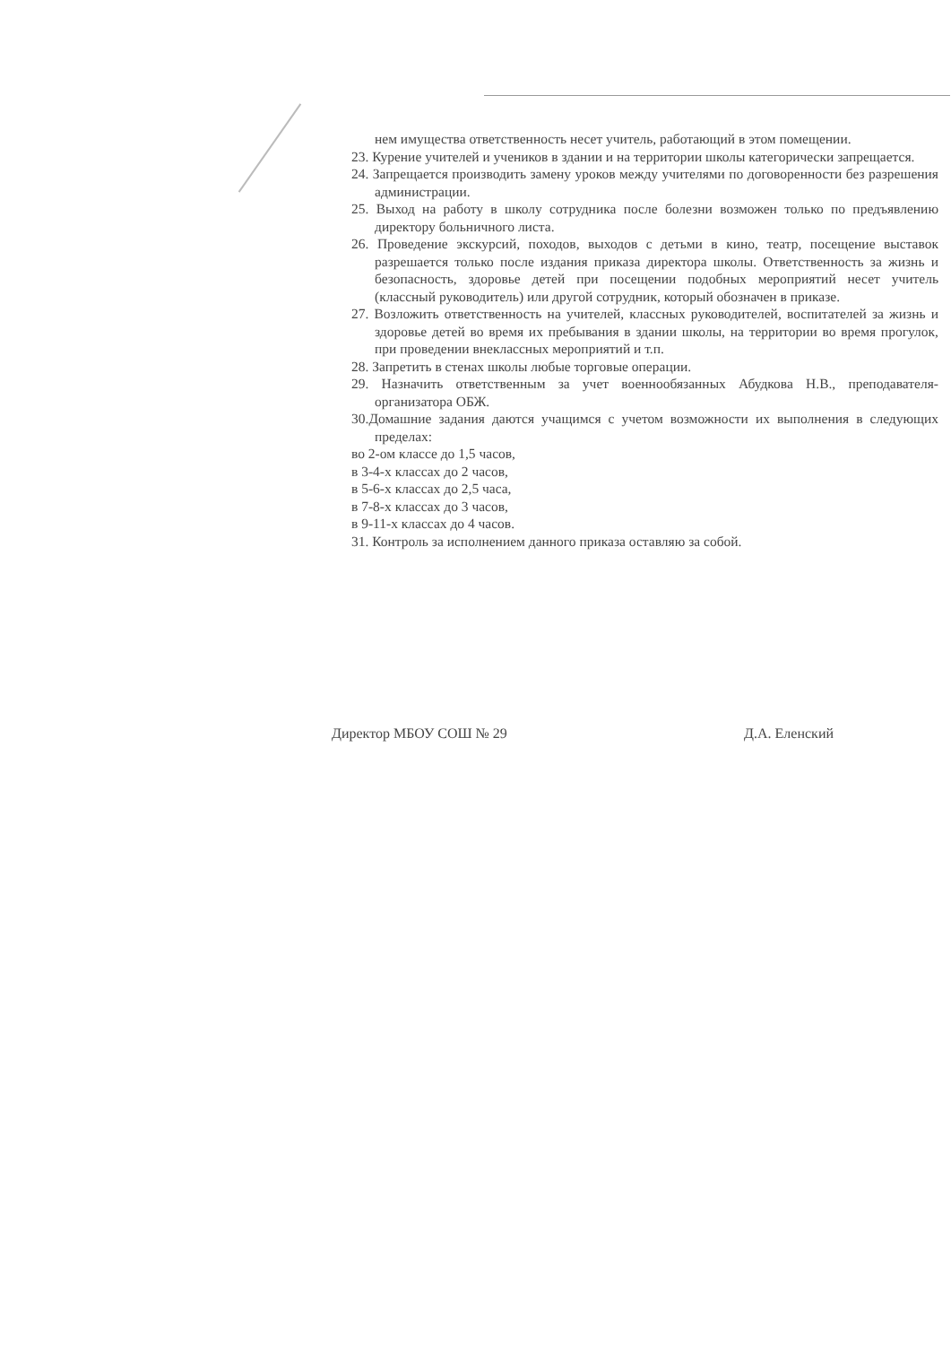нем имущества ответственность несет учитель, работающий в этом помещении.
23. Курение учителей и учеников в здании и на территории школы категорически запрещается.
24. Запрещается производить замену уроков между учителями по договоренности без разрешения администрации.
25. Выход на работу в школу сотрудника после болезни возможен только по предъявлению директору больничного листа.
26. Проведение экскурсий, походов, выходов с детьми в кино, театр, посещение выставок разрешается только после издания приказа директора школы. Ответственность за жизнь и безопасность, здоровье детей при посещении подобных мероприятий несет учитель (классный руководитель) или другой сотрудник, который обозначен в приказе.
27. Возложить ответственность на учителей, классных руководителей, воспитателей за жизнь и здоровье детей во время их пребывания в здании школы, на территории во время прогулок, при проведении внеклассных мероприятий и т.п.
28. Запретить в стенах школы любые торговые операции.
29. Назначить ответственным за учет военнообязанных Абудкова Н.В., преподавателя-организатора ОБЖ.
30.Домашние задания даются учащимся с учетом возможности их выполнения в следующих пределах:
во 2-ом классе до 1,5 часов,
в 3-4-х классах до 2 часов,
в 5-6-х классах до 2,5 часа,
в 7-8-х классах до 3 часов,
в 9-11-х классах до 4 часов.
31. Контроль за исполнением данного приказа оставляю за собой.
Директор МБОУ СОШ № 29 Д.А. Еленский